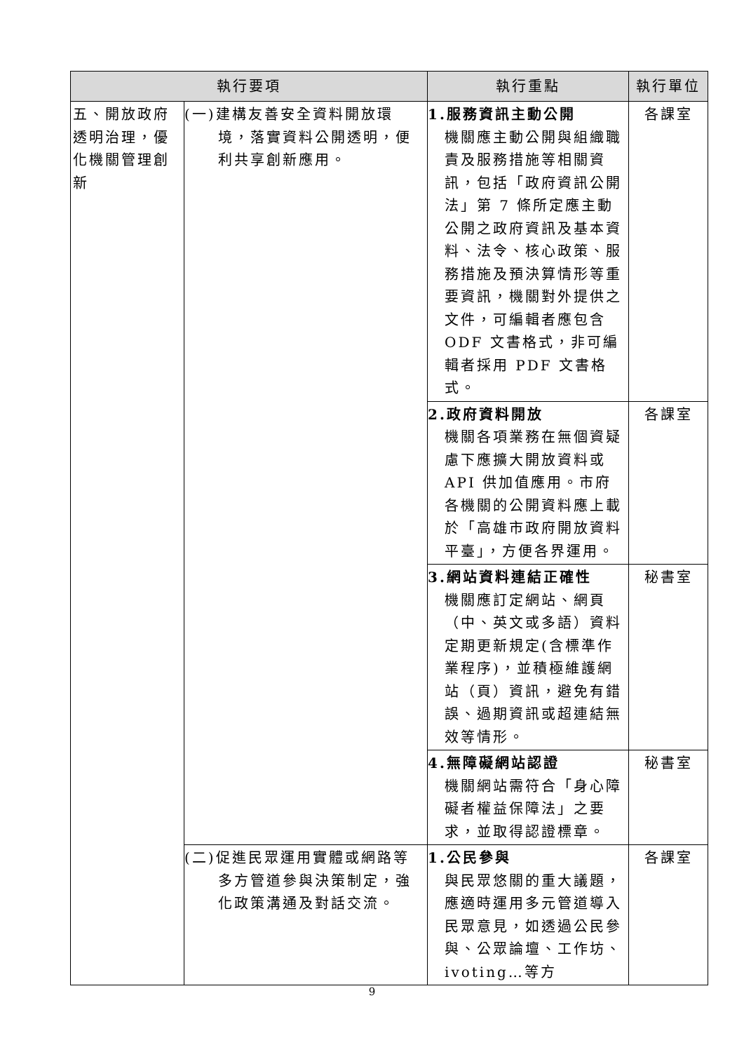| 執行要項 | | 執行重點 | 執行單位 |
| --- | --- | --- | --- |
| 五、開放政府透明治理，優化機關管理創新 | (一)建構友善安全資料開放環境，落實資料公開透明，便利共享創新應用。 | 1.服務資訊主動公開 機關應主動公開與組織職責及服務措施等相關資訊，包括「政府資訊公開法」第 7 條所定應主動公開之政府資訊及基本資料、法令、核心政策、服務措施及預決算情形等重要資訊，機關對外提供之文件，可編輯者應包含 ODF 文書格式，非可編輯者採用 PDF 文書格式。 | 各課室 |
| | | 2.政府資料開放 機關各項業務在無個資疑慮下應擴大開放資料或 API 供加值應用。市府各機關的公開資料應上載於「高雄市政府開放資料平臺」，方便各界運用。 | 各課室 |
| | | 3.網站資料連結正確性 機關應訂定網站、網頁（中、英文或多語）資料定期更新規定(含標準作業程序)，並積極維護網站（頁）資訊，避免有錯誤、過期資訊或超連結無效等情形。 | 秘書室 |
| | | 4.無障礙網站認證 機關網站需符合「身心障礙者權益保障法」之要求，並取得認證標章。 | 秘書室 |
| | (二)促進民眾運用實體或網路等多方管道參與決策制定，強化政策溝通及對話交流。 | 1.公民參與 與民眾悠關的重大議題，應適時運用多元管道導入民眾意見，如透過公民參與、公眾論壇、工作坊、ivoting…等方 | 各課室 |
9